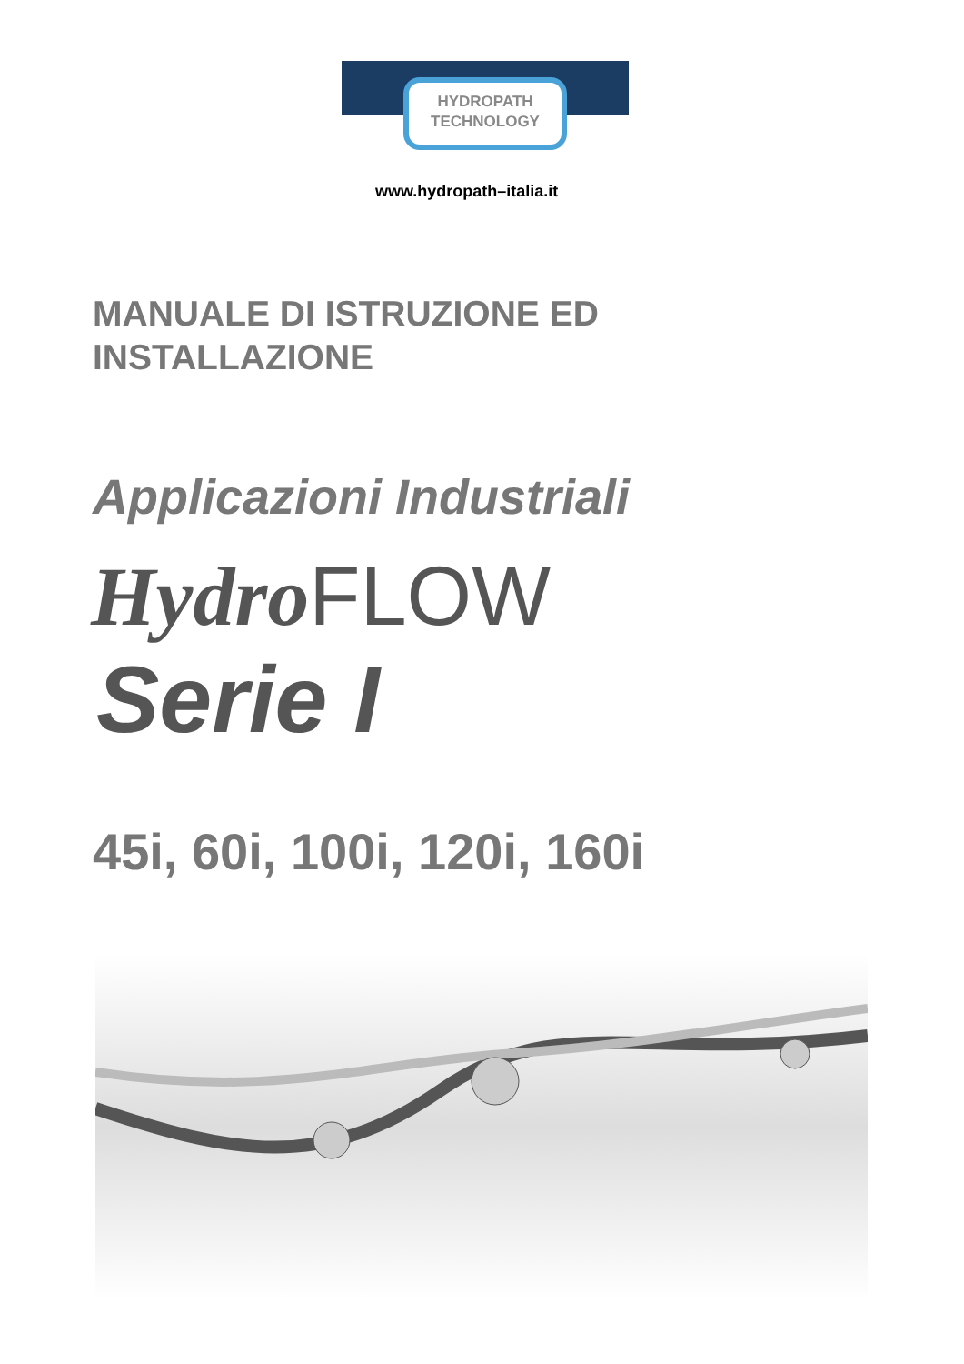HYDROPATH
TECHNOLOGY
www.hydropath–italia.it
MANUALE DI ISTRUZIONE ED
INSTALLAZIONE
Applicazioni Industriali
Hydro FLOW
Serie I
45i, 60i, 100i, 120i, 160i